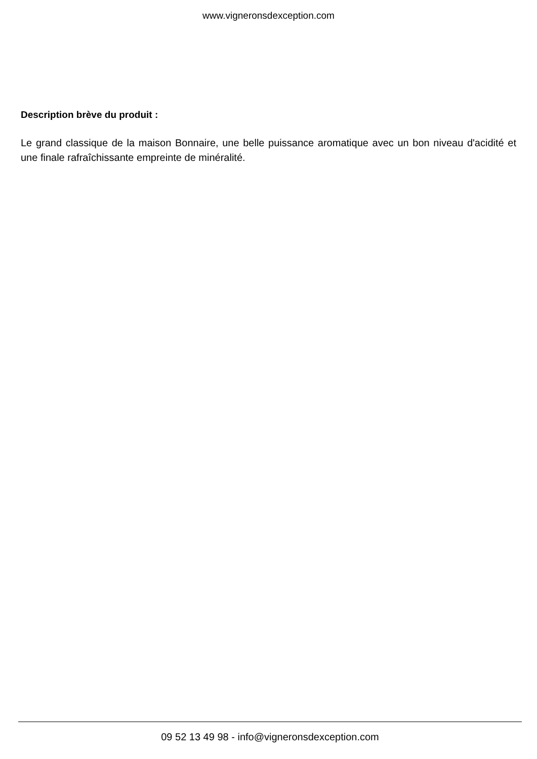www.vigneronsdexception.com
Description brève du produit :
Le grand classique de la maison Bonnaire, une belle puissance aromatique avec un bon niveau d'acidité et une finale rafraîchissante empreinte de minéralité.
09 52 13 49 98 - info@vigneronsdexception.com